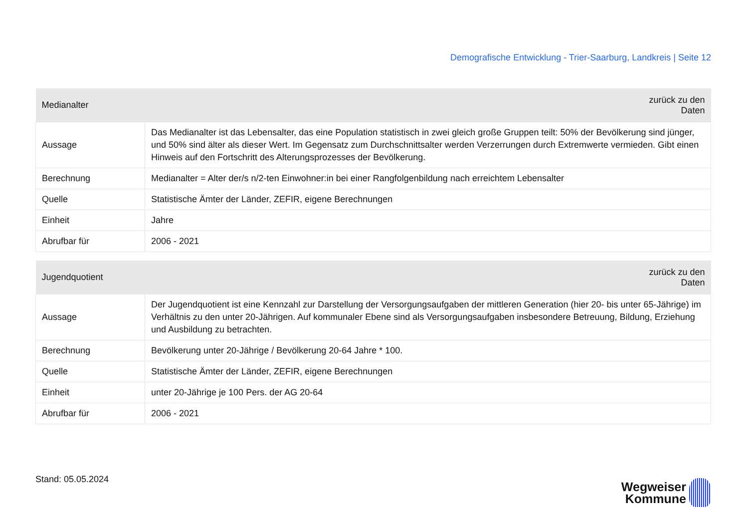Demografische Entwicklung - Trier-Saarburg, Landkreis | Seite 12
| Medianalter | zurück zu den Daten |
| --- | --- |
| Aussage | Das Medianalter ist das Lebensalter, das eine Population statistisch in zwei gleich große Gruppen teilt: 50% der Bevölkerung sind jünger, und 50% sind älter als dieser Wert. Im Gegensatz zum Durchschnittsalter werden Verzerrungen durch Extremwerte vermieden. Gibt einen Hinweis auf den Fortschritt des Alterungsprozesses der Bevölkerung. |
| Berechnung | Medianalter = Alter der/s n/2-ten Einwohner:in bei einer Rangfolgenbildung nach erreichtem Lebensalter |
| Quelle | Statistische Ämter der Länder, ZEFIR, eigene Berechnungen |
| Einheit | Jahre |
| Abrufbar für | 2006 - 2021 |
| Jugendquotient | zurück zu den Daten |
| --- | --- |
| Aussage | Der Jugendquotient ist eine Kennzahl zur Darstellung der Versorgungsaufgaben der mittleren Generation (hier 20- bis unter 65-Jährige) im Verhältnis zu den unter 20-Jährigen. Auf kommunaler Ebene sind als Versorgungsaufgaben insbesondere Betreuung, Bildung, Erziehung und Ausbildung zu betrachten. |
| Berechnung | Bevölkerung unter 20-Jährige / Bevölkerung 20-64 Jahre * 100. |
| Quelle | Statistische Ämter der Länder, ZEFIR, eigene Berechnungen |
| Einheit | unter 20-Jährige je 100 Pers. der AG 20-64 |
| Abrufbar für | 2006 - 2021 |
Stand: 05.05.2024
Wegweiser
Kommune